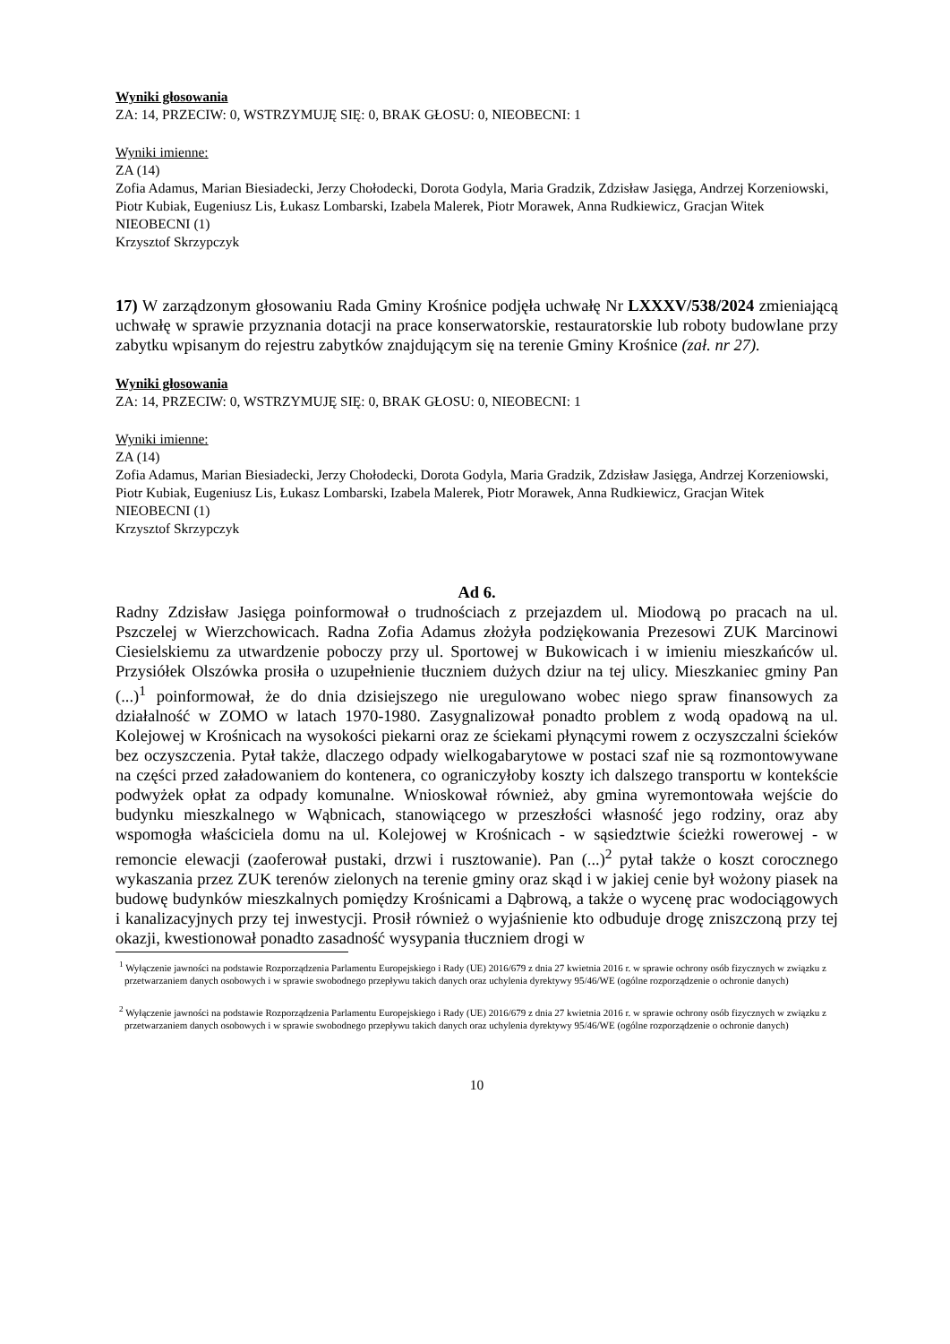Wyniki głosowania
ZA: 14, PRZECIW: 0, WSTRZYMUJĘ SIĘ: 0, BRAK GŁOSU: 0, NIEOBECNI: 1
Wyniki imienne:
ZA (14)
Zofia Adamus, Marian Biesiadecki, Jerzy Chołodecki, Dorota Godyla, Maria Gradzik, Zdzisław Jasięga, Andrzej Korzeniowski, Piotr Kubiak, Eugeniusz Lis, Łukasz Lombarski, Izabela Malerek, Piotr Morawek, Anna Rudkiewicz, Gracjan Witek
NIEOBECNI (1)
Krzysztof Skrzypczyk
17) W zarządzonym głosowaniu Rada Gminy Krośnice podjęła uchwałę Nr LXXXV/538/2024 zmieniającą uchwałę w sprawie przyznania dotacji na prace konserwatorskie, restauratorskie lub roboty budowlane przy zabytku wpisanym do rejestru zabytków znajdującym się na terenie Gminy Krośnice (zał. nr 27).
Wyniki głosowania
ZA: 14, PRZECIW: 0, WSTRZYMUJĘ SIĘ: 0, BRAK GŁOSU: 0, NIEOBECNI: 1
Wyniki imienne:
ZA (14)
Zofia Adamus, Marian Biesiadecki, Jerzy Chołodecki, Dorota Godyla, Maria Gradzik, Zdzisław Jasięga, Andrzej Korzeniowski, Piotr Kubiak, Eugeniusz Lis, Łukasz Lombarski, Izabela Malerek, Piotr Morawek, Anna Rudkiewicz, Gracjan Witek
NIEOBECNI (1)
Krzysztof Skrzypczyk
Ad 6.
Radny Zdzisław Jasięga poinformował o trudnościach z przejazdem ul. Miodową po pracach na ul. Pszczelej w Wierzchowicach. Radna Zofia Adamus złożyła podziękowania Prezesowi ZUK Marcinowi Ciesielskiemu za utwardzenie poboczy przy ul. Sportowej w Bukowicach i w imieniu mieszkańców ul. Przysiółek Olszówka prosiła o uzupełnienie tłuczniem dużych dziur na tej ulicy. Mieszkaniec gminy Pan (...)<sup>1</sup> poinformował, że do dnia dzisiejszego nie uregulowano wobec niego spraw finansowych za działalność w ZOMO w latach 1970-1980. Zasygnalizował ponadto problem z wodą opadową na ul. Kolejowej w Krośnicach na wysokości piekarni oraz ze ściekami płynącymi rowem z oczyszczalni ścieków bez oczyszczenia. Pytał także, dlaczego odpady wielkogabarytowe w postaci szaf nie są rozmontowywane na części przed załadowaniem do kontenera, co ograniczyłoby koszty ich dalszego transportu w kontekście podwyżek opłat za odpady komunalne. Wnioskował również, aby gmina wyremontowała wejście do budynku mieszkalnego w Wąbnicach, stanowiącego w przeszłości własność jego rodziny, oraz aby wspomogła właściciela domu na ul. Kolejowej w Krośnicach - w sąsiedztwie ścieżki rowerowej - w remoncie elewacji (zaoferował pustaki, drzwi i rusztowanie). Pan (...)<sup>2</sup> pytał także o koszt corocznego wykaszania przez ZUK terenów zielonych na terenie gminy oraz skąd i w jakiej cenie był wożony piasek na budowę budynków mieszkalnych pomiędzy Krośnicami a Dąbrową, a także o wycenę prac wodociągowych i kanalizacyjnych przy tej inwestycji. Prosił również o wyjaśnienie kto odbuduje drogę zniszczoną przy tej okazji, kwestionował ponadto zasadność wysypania tłuczniem drogi w
<sup>1</sup> Wyłączenie jawności na podstawie Rozporządzenia Parlamentu Europejskiego i Rady (UE) 2016/679 z dnia 27 kwietnia 2016 r. w sprawie ochrony osób fizycznych w związku z przetwarzaniem danych osobowych i w sprawie swobodnego przepływu takich danych oraz uchylenia dyrektywy 95/46/WE (ogólne rozporządzenie o ochronie danych)
<sup>2</sup> Wyłączenie jawności na podstawie Rozporządzenia Parlamentu Europejskiego i Rady (UE) 2016/679 z dnia 27 kwietnia 2016 r. w sprawie ochrony osób fizycznych w związku z przetwarzaniem danych osobowych i w sprawie swobodnego przepływu takich danych oraz uchylenia dyrektywy 95/46/WE (ogólne rozporządzenie o ochronie danych)
10